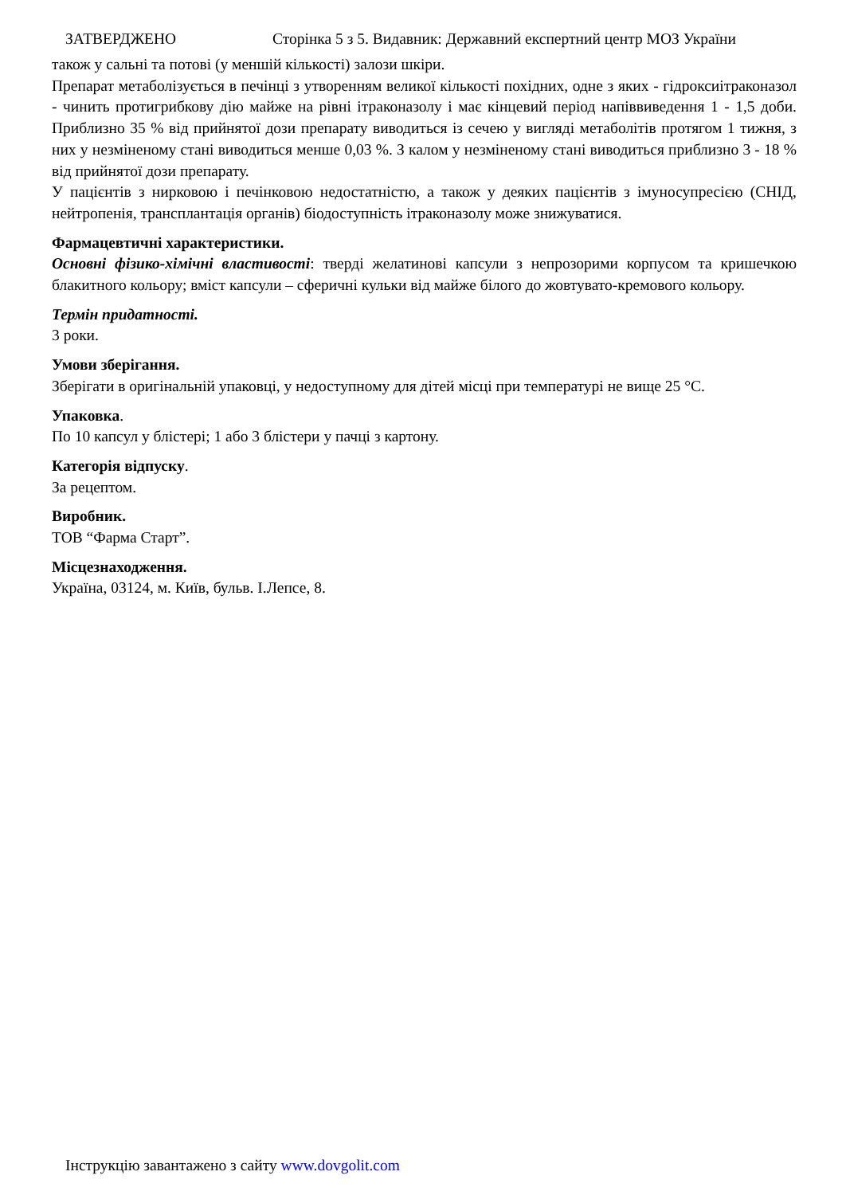ЗАТВЕРДЖЕНО Сторінка 5 з 5. Видавник: Державний експертний центр МОЗ України
також у сальні та потові (у меншій кількості) залози шкіри.
Препарат метаболізується в печінці з утворенням великої кількості похідних, одне з яких - гідроксиітраконазол - чинить протигрибкову дію майже на рівні ітраконазолу і має кінцевий період напіввиведення 1 - 1,5 доби. Приблизно 35 % від прийнятої дози препарату виводиться із сечею у вигляді метаболітів протягом 1 тижня, з них у незміненому стані виводиться менше 0,03 %. З калом у незміненому стані виводиться приблизно 3 - 18 % від прийнятої дози препарату.
У пацієнтів з нирковою і печінковою недостатністю, а також у деяких пацієнтів з імуносупресією (СНІД, нейтропенія, трансплантація органів) біодоступність ітраконазолу може знижуватися.
Фармацевтичні характеристики.
Основні фізико-хімічні властивості: тверді желатинові капсули з непрозорими корпусом та кришечкою блакитного кольору; вміст капсули – сферичні кульки від майже білого до жовтувато-кремового кольору.
Термін придатності.
3 роки.
Умови зберігання.
Зберігати в оригінальній упаковці, у недоступному для дітей місці при температурі не вище 25 °C.
Упаковка.
По 10 капсул у блістері; 1 або 3 блістери у пачці з картону.
Категорія відпуску.
За рецептом.
Виробник.
ТОВ “Фарма Старт”.
Місцезнаходження.
Україна, 03124, м. Київ, бульв. І.Лепсе, 8.
Інструкцію завантажено з сайту www.dovgolit.com